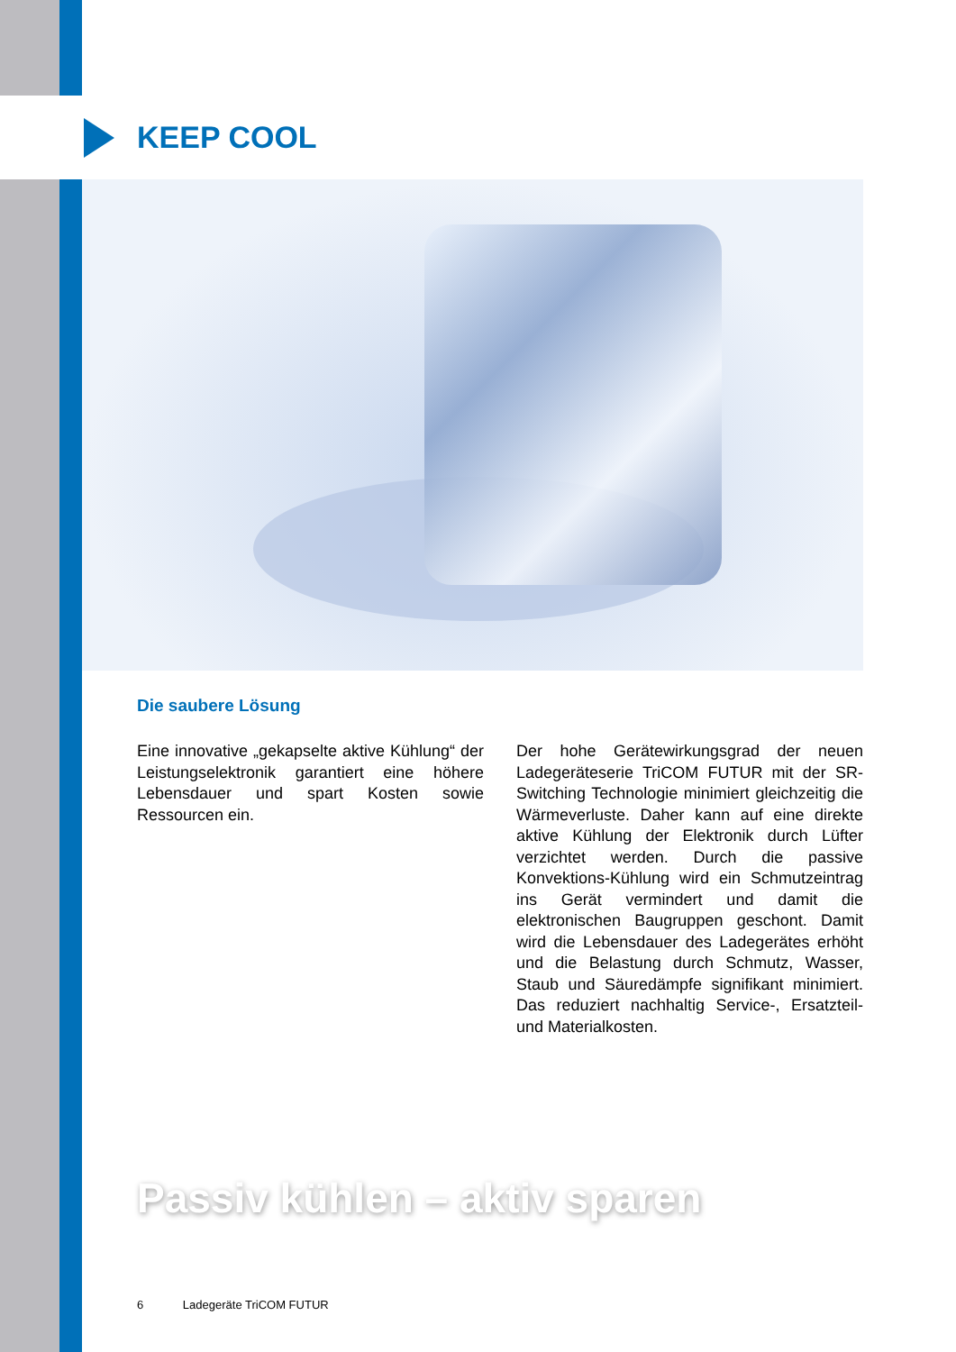KEEP COOL
Die saubere Lösung
Eine innovative „gekapselte aktive Kühlung“ der Leistungselektronik garantiert eine höhere Lebensdauer und spart Kosten sowie Ressourcen ein.
Der hohe Gerätewirkungsgrad der neuen Ladegeräteserie TriCOM FUTUR mit der SR-Switching Technologie minimiert gleichzeitig die Wärmeverluste. Daher kann auf eine direkte aktive Kühlung der Elektronik durch Lüfter verzichtet werden. Durch die passive Konvektions-Kühlung wird ein Schmutzeintrag ins Gerät vermindert und damit die elektronischen Baugruppen geschont. Damit wird die Lebensdauer des Ladegerätes erhöht und die Belastung durch Schmutz, Wasser, Staub und Säuredämpfe signifikant minimiert. Das reduziert nachhaltig Service-, Ersatzteil- und Materialkosten.
Passiv kühlen – aktiv sparen
6 Ladegeräte TriCOM FUTUR